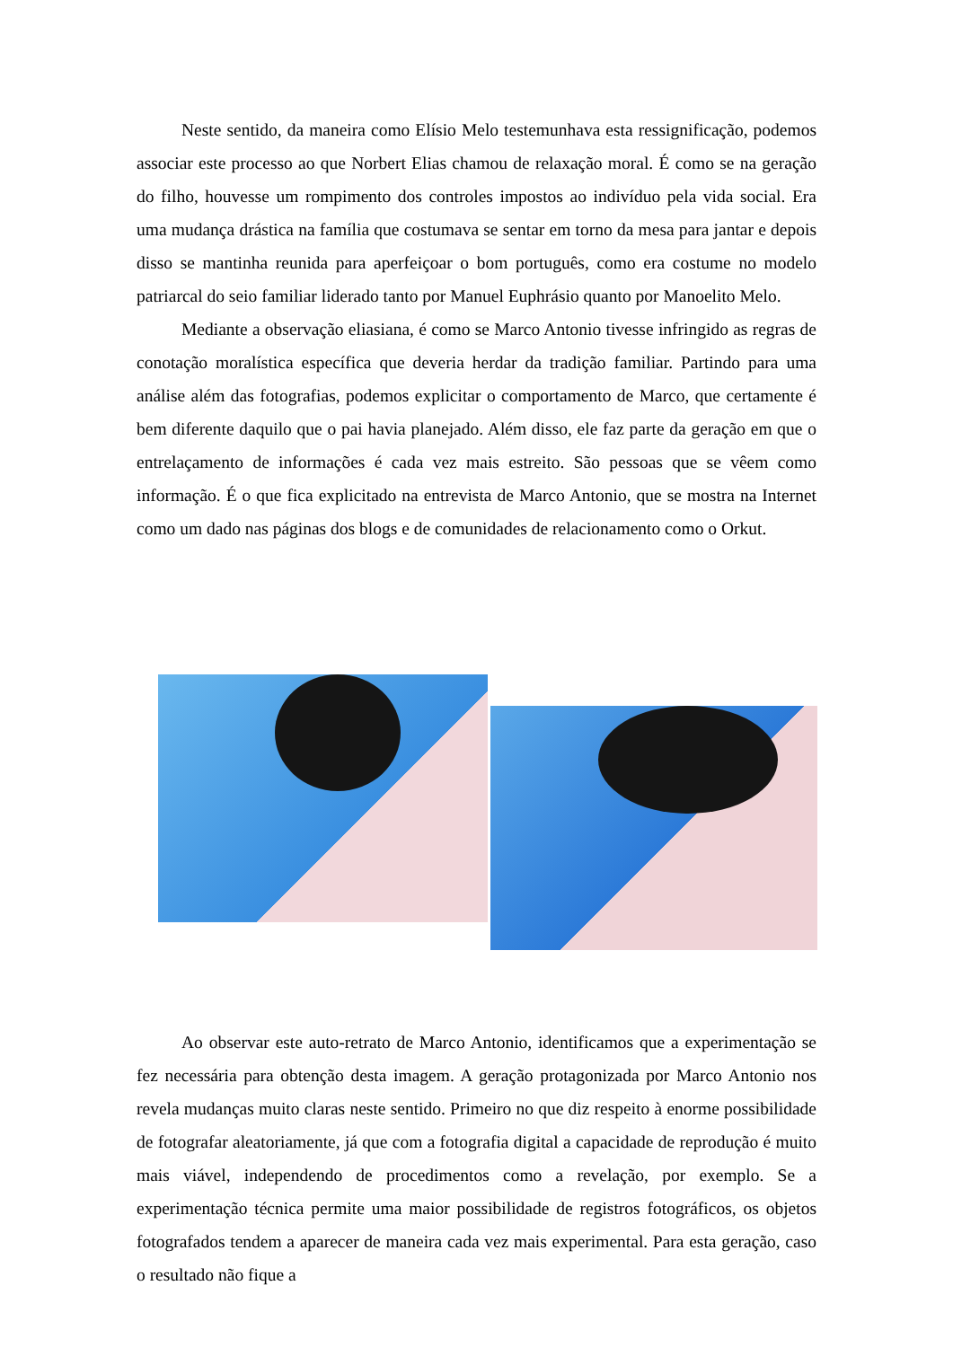Neste sentido, da maneira como Elísio Melo testemunhava esta ressignificação, podemos associar este processo ao que Norbert Elias chamou de relaxação moral. É como se na geração do filho, houvesse um rompimento dos controles impostos ao indivíduo pela vida social. Era uma mudança drástica na família que costumava se sentar em torno da mesa para jantar e depois disso se mantinha reunida para aperfeiçoar o bom português, como era costume no modelo patriarcal do seio familiar liderado tanto por Manuel Euphrásio quanto por Manoelito Melo.
Mediante a observação eliasiana, é como se Marco Antonio tivesse infringido as regras de conotação moralística específica que deveria herdar da tradição familiar. Partindo para uma análise além das fotografias, podemos explicitar o comportamento de Marco, que certamente é bem diferente daquilo que o pai havia planejado. Além disso, ele faz parte da geração em que o entrelaçamento de informações é cada vez mais estreito. São pessoas que se vêem como informação. É o que fica explicitado na entrevista de Marco Antonio, que se mostra na Internet como um dado nas páginas dos blogs e de comunidades de relacionamento como o Orkut.
Ao observar este auto-retrato de Marco Antonio, identificamos que a experimentação se fez necessária para obtenção desta imagem. A geração protagonizada por Marco Antonio nos revela mudanças muito claras neste sentido. Primeiro no que diz respeito à enorme possibilidade de fotografar aleatoriamente, já que com a fotografia digital a capacidade de reprodução é muito mais viável, independendo de procedimentos como a revelação, por exemplo. Se a experimentação técnica permite uma maior possibilidade de registros fotográficos, os objetos fotografados tendem a aparecer de maneira cada vez mais experimental. Para esta geração, caso o resultado não fique a